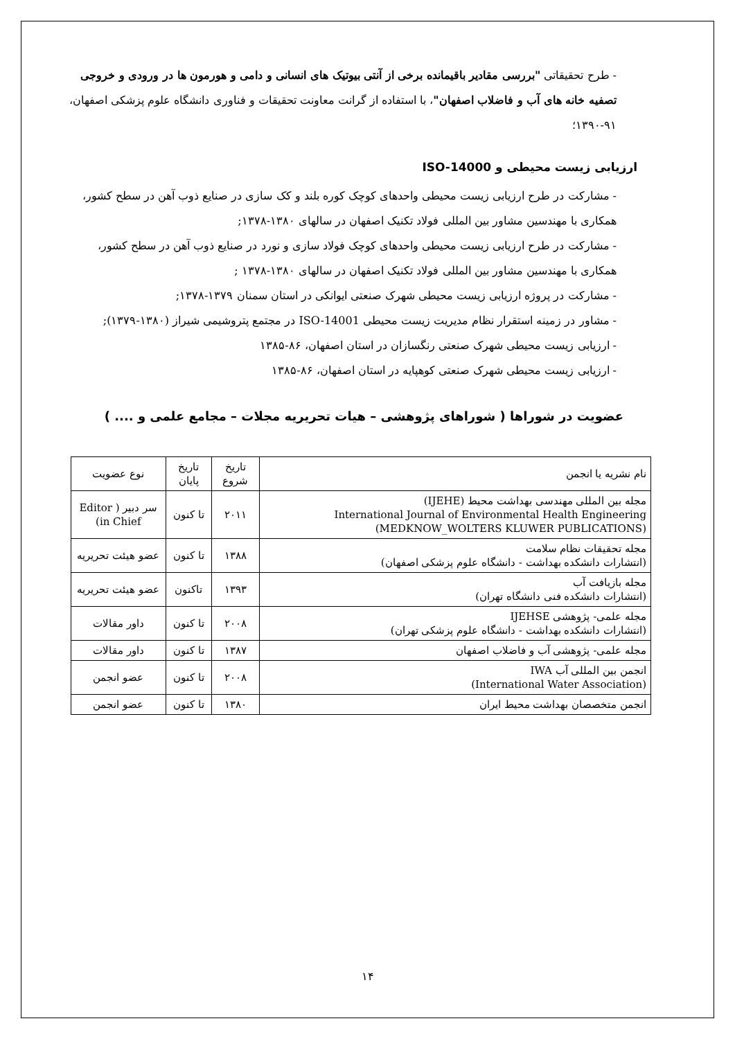- طرح تحقیقاتی "بررسی مقادیر باقیمانده برخی از آنتی بیوتیک های انسانی و دامی و هورمون ها در ورودی و خروجی تصفیه خانه های آب و فاضلاب اصفهان"، با استفاده از گرانت معاونت تحقیقات و فناوری دانشگاه علوم پزشکی اصفهان، ۹۱-۱۳۹۰؛
ارزیابی زیست محیطی و ISO-14000
- مشارکت در طرح ارزیابی زیست محیطی واحدهای کوچک کوره بلند و کک سازی در صنایع ذوب آهن در سطح کشور، همکاری با مهندسین مشاور بین المللی فولاد تکنیک اصفهان در سالهای ۱۳۸۰-۱۳۷۸;
- مشارکت در طرح ارزیابی زیست محیطی واحدهای کوچک فولاد سازی و نورد در صنایع ذوب آهن در سطح کشور، همکاری با مهندسین مشاور بین المللی فولاد تکنیک اصفهان در سالهای ۱۳۸۰-۱۳۷۸ ;
- مشارکت در پروژه ارزیابی زیست محیطی شهرک صنعتی ایوانکی در استان سمنان ۱۳۷۹-۱۳۷۸;
- مشاور در زمینه استقرار نظام مدیریت زیست محیطی ISO-14001 در مجتمع پتروشیمی شیراز (۱۳۸۰-۱۳۷۹);
- ارزیابی زیست محیطی شهرک صنعتی رنگسازان در استان اصفهان، ۸۶-۱۳۸۵
- ارزیابی زیست محیطی شهرک صنعتی کوهپایه در استان اصفهان، ۸۶-۱۳۸۵
عضویت در شوراها ( شوراهای پژوهشی – هیات تحریریه مجلات – مجامع علمی و .... )
| نام نشریه یا انجمن | تاریخ شروع | تاریخ پایان | نوع عضویت |
| مجله بین المللی مهندسی بهداشت محیط (IJEHE) International Journal of Environmental Health Engineering (MEDKNOW_WOLTERS KLUWER PUBLICATIONS) | ۲۰۱۱ | تا کنون | سر دبیر ( Editor in Chief) |
| مجله تحقیقات نظام سلامت (انتشارات دانشکده بهداشت - دانشگاه علوم پزشکی اصفهان) | ۱۳۸۸ | تا کنون | عضو هیئت تحریریه |
| مجله بازیافت آب (انتشارات دانشکده فنی دانشگاه تهران) | ۱۳۹۳ | تاکنون | عضو هیئت تحریریه |
| مجله علمی- پژوهشی IJEHSE (انتشارات دانشکده بهداشت - دانشگاه علوم پزشکی تهران) | ۲۰۰۸ | تا کنون | داور مقالات |
| مجله علمی- پژوهشی آب و فاضلاب اصفهان | ۱۳۸۷ | تا کنون | داور مقالات |
| انجمن بین المللی آب IWA (International Water Association) | ۲۰۰۸ | تا کنون | عضو انجمن |
| انجمن متخصصان بهداشت محیط ایران | ۱۳۸۰ | تا کنون | عضو انجمن |
۱۴